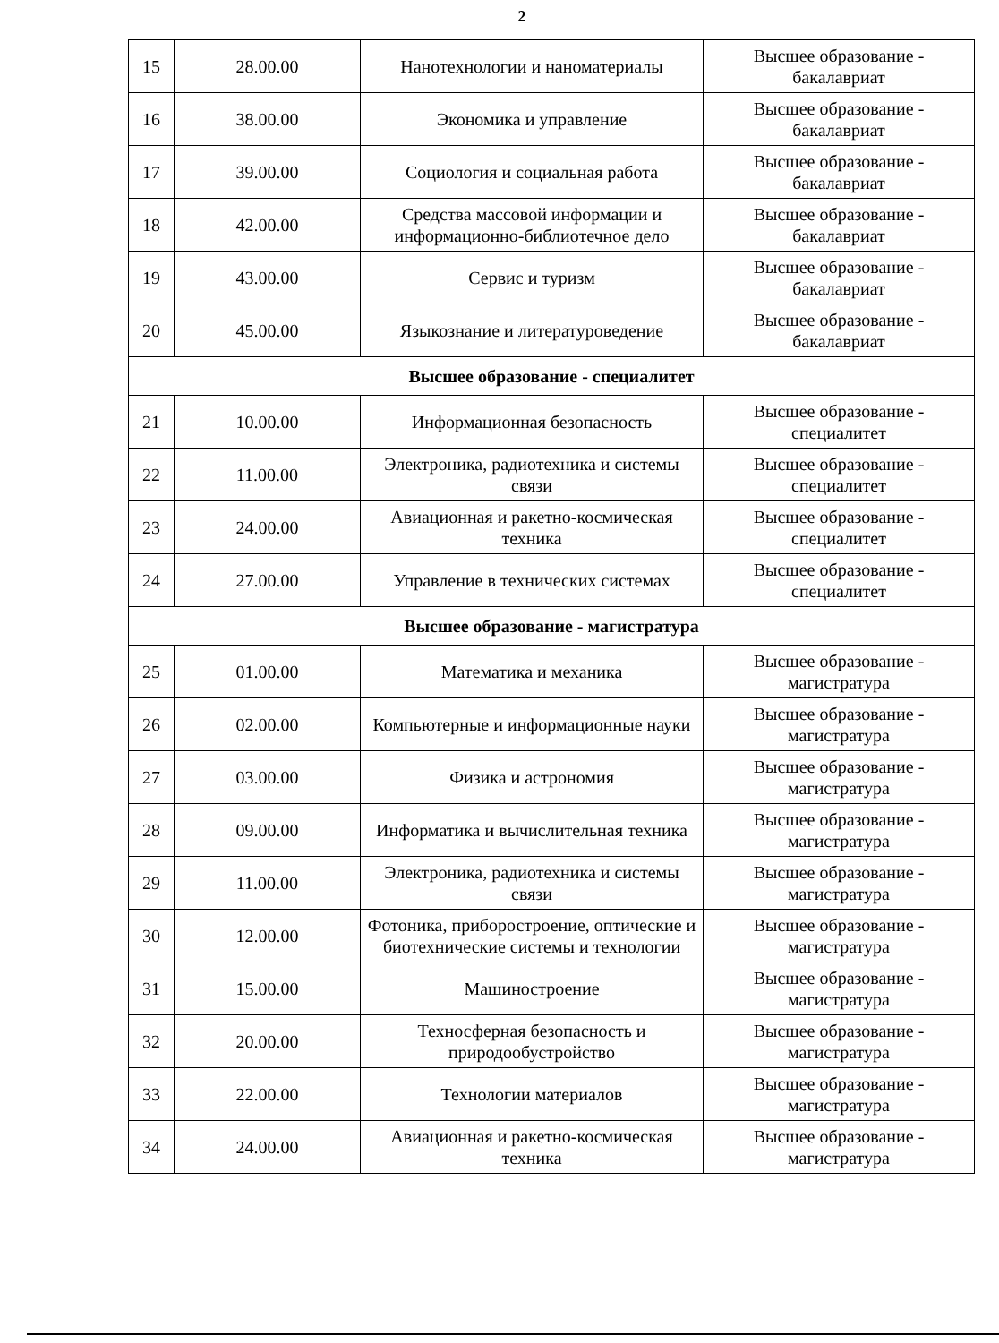2
| 15 | 28.00.00 | Нанотехнологии и наноматериалы | Высшее образование - бакалавриат |
| 16 | 38.00.00 | Экономика и управление | Высшее образование - бакалавриат |
| 17 | 39.00.00 | Социология и социальная работа | Высшее образование - бакалавриат |
| 18 | 42.00.00 | Средства массовой информации и информационно-библиотечное дело | Высшее образование - бакалавриат |
| 19 | 43.00.00 | Сервис и туризм | Высшее образование - бакалавриат |
| 20 | 45.00.00 | Языкознание и литературоведение | Высшее образование - бакалавриат |
| Высшее образование - специалитет | | | |
| 21 | 10.00.00 | Информационная безопасность | Высшее образование - специалитет |
| 22 | 11.00.00 | Электроника, радиотехника и системы связи | Высшее образование - специалитет |
| 23 | 24.00.00 | Авиационная и ракетно-космическая техника | Высшее образование - специалитет |
| 24 | 27.00.00 | Управление в технических системах | Высшее образование - специалитет |
| Высшее образование - магистратура | | | |
| 25 | 01.00.00 | Математика и механика | Высшее образование - магистратура |
| 26 | 02.00.00 | Компьютерные и информационные науки | Высшее образование - магистратура |
| 27 | 03.00.00 | Физика и астрономия | Высшее образование - магистратура |
| 28 | 09.00.00 | Информатика и вычислительная техника | Высшее образование - магистратура |
| 29 | 11.00.00 | Электроника, радиотехника и системы связи | Высшее образование - магистратура |
| 30 | 12.00.00 | Фотоника, приборостроение, оптические и биотехнические системы и технологии | Высшее образование - магистратура |
| 31 | 15.00.00 | Машиностроение | Высшее образование - магистратура |
| 32 | 20.00.00 | Техносферная безопасность и природообустройство | Высшее образование - магистратура |
| 33 | 22.00.00 | Технологии материалов | Высшее образование - магистратура |
| 34 | 24.00.00 | Авиационная и ракетно-космическая техника | Высшее образование - магистратура |